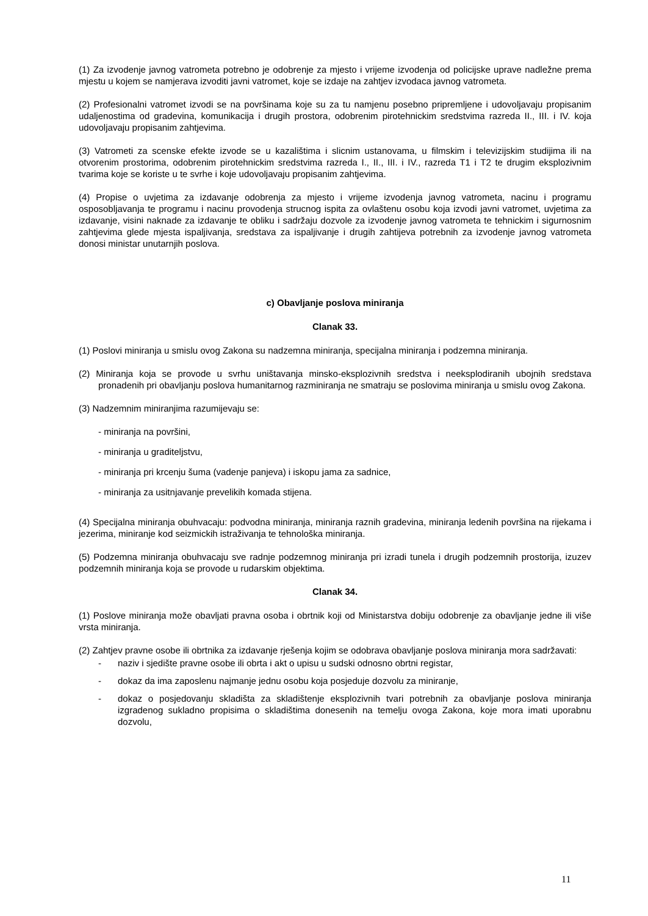(1) Za izvodenje javnog vatrometa potrebno je odobrenje za mjesto i vrijeme izvodenja od policijske uprave nadležne prema mjestu u kojem se namjerava izvoditi javni vatromet, koje se izdaje na zahtjev izvodaca javnog vatrometa.
(2) Profesionalni vatromet izvodi se na površinama koje su za tu namjenu posebno pripremljene i udovoljavaju propisanim udaljenostima od gradevina, komunikacija i drugih prostora, odobrenim pirotehnickim sredstvima razreda II., III. i IV. koja udovoljavaju propisanim zahtjevima.
(3) Vatrometi za scenske efekte izvode se u kazalištima i slicnim ustanovama, u filmskim i televizijskim studijima ili na otvorenim prostorima, odobrenim pirotehnickim sredstvima razreda I., II., III. i IV., razreda T1 i T2 te drugim eksplozivnim tvarima koje se koriste u te svrhe i koje udovoljavaju propisanim zahtjevima.
(4) Propise o uvjetima za izdavanje odobrenja za mjesto i vrijeme izvodenja javnog vatrometa, nacinu i programu osposobljavanja te programu i nacinu provodenja strucnog ispita za ovlaštenu osobu koja izvodi javni vatromet, uvjetima za izdavanje, visini naknade za izdavanje te obliku i sadržaju dozvole za izvodenje javnog vatrometa te tehnickim i sigurnosnim zahtjevima glede mjesta ispaljivanja, sredstava za ispaljivanje i drugih zahtijeva potrebnih za izvodenje javnog vatrometa donosi ministar unutarnjih poslova.
c) Obavljanje poslova miniranja
Clanak 33.
(1) Poslovi miniranja u smislu ovog Zakona su nadzemna miniranja, specijalna miniranja i podzemna miniranja.
(2) Miniranja koja se provode u svrhu uništavanja minsko-eksplozivnih sredstva i neeksplodiranih ubojnih sredstava pronadenih pri obavljanju poslova humanitarnog razminiranja ne smatraju se poslovima miniranja u smislu ovog Zakona.
(3) Nadzemnim miniranjima razumijevaju se:
- miniranja na površini,
- miniranja u graditeljstvu,
- miniranja pri krcenju šuma (vadenje panjeva) i iskopu jama za sadnice,
- miniranja za usitnjavanje prevelikih komada stijena.
(4) Specijalna miniranja obuhvacaju: podvodna miniranja, miniranja raznih gradevina, miniranja ledenih površina na rijekama i jezerima, miniranje kod seizmickih istraživanja te tehnološka miniranja.
(5) Podzemna miniranja obuhvacaju sve radnje podzemnog miniranja pri izradi tunela i drugih podzemnih prostorija, izuzev podzemnih miniranja koja se provode u rudarskim objektima.
Clanak 34.
(1) Poslove miniranja može obavljati pravna osoba i obrtnik koji od Ministarstva dobiju odobrenje za obavljanje jedne ili više vrsta miniranja.
(2) Zahtjev pravne osobe ili obrtnika za izdavanje rješenja kojim se odobrava obavljanje poslova miniranja mora sadržavati:
- naziv i sjedište pravne osobe ili obrta i akt o upisu u sudski odnosno obrtni registar,
- dokaz da ima zaposlenu najmanje jednu osobu koja posjeduje dozvolu za miniranje,
- dokaz o posjedovanju skladišta za skladištenje eksplozivnih tvari potrebnih za obavljanje poslova miniranja izgradenog sukladno propisima o skladištima donesenih na temelju ovoga Zakona, koje mora imati uporabnu dozvolu,
11